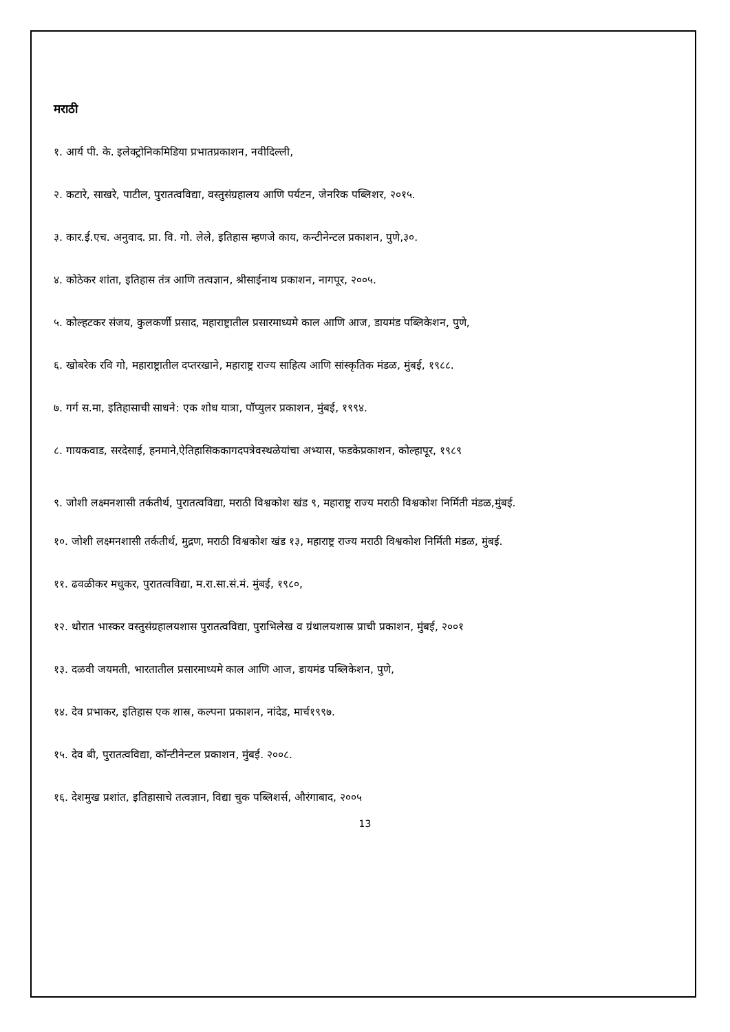मराठी
१. आर्य पी. के. इलेक्ट्रोनिकमिडिया प्रभातप्रकाशन, नवीदिल्ली,
२. कटारे, साखरे, पाटील, पुरातत्वविद्या, वस्तुसंग्रहालय आणि पर्यटन, जेनरिक पब्लिशर, २०१५.
३. कार.ई.एच. अनुवाद. प्रा. वि. गो. लेले, इतिहास म्हणजे काय, कन्टीनेन्टल प्रकाशन, पुणे,३०.
४. कोठेकर शांता, इतिहास तंत्र आणि तत्वज्ञान, श्रीसाईनाथ प्रकाशन, नागपूर, २००५.
५. कोल्हटकर संजय, कुलकर्णी प्रसाद, महाराष्ट्रातील प्रसारमाध्यमे काल आणि आज, डायमंड पब्लिकेशन, पुणे,
६. खोबरेक रवि गो, महाराष्ट्रातील दप्तरखाने, महाराष्ट्र राज्य साहित्य आणि सांस्कृतिक मंडळ, मुंबई, १९८८.
७. गर्ग स.मा, इतिहासाची साधने: एक शोध यात्रा, पॉप्युलर प्रकाशन, मुंबई, १९९४.
८. गायकवाड, सरदेसाई, हनमाने,ऐतिहासिककागदपत्रेवस्थळेयांचा अभ्यास, फडकेप्रकाशन, कोल्हापूर, १९८९
९. जोशी लक्ष्मनशासी तर्कतीर्थ, पुरातत्वविद्या, मराठी विश्वकोश खंड ९, महाराष्ट्र राज्य मराठी विश्वकोश निर्मिती मंडळ,मुंबई.
१०. जोशी लक्ष्मनशासी तर्कतीर्थ, मुद्रण, मराठी विश्वकोश खंड १३, महाराष्ट्र राज्य मराठी विश्वकोश निर्मिती मंडळ, मुंबई.
११. ढवळीकर मधुकर, पुरातत्वविद्या, म.रा.सा.सं.मं. मुंबई, १९८०,
१२. थोरात भास्कर वस्तुसंग्रहालयशास पुरातत्वविद्या, पुराभिलेख व ग्रंथालयशास्र प्राची प्रकाशन, मुंबई, २००१
१३. दळवी जयमती, भारतातील प्रसारमाध्यमे काल आणि आज, डायमंड पब्लिकेशन, पुणे,
१४. देव प्रभाकर, इतिहास एक शास्र, कल्पना प्रकाशन, नांदेड, मार्च१९९७.
१५. देव बी, पुरातत्वविद्या, कॉन्टीनेन्टल प्रकाशन, मुंबई. २००८.
१६. देशमुख प्रशांत, इतिहासाचे तत्वज्ञान, विद्या चुक पब्लिशर्स, औरंगाबाद, २००५
13